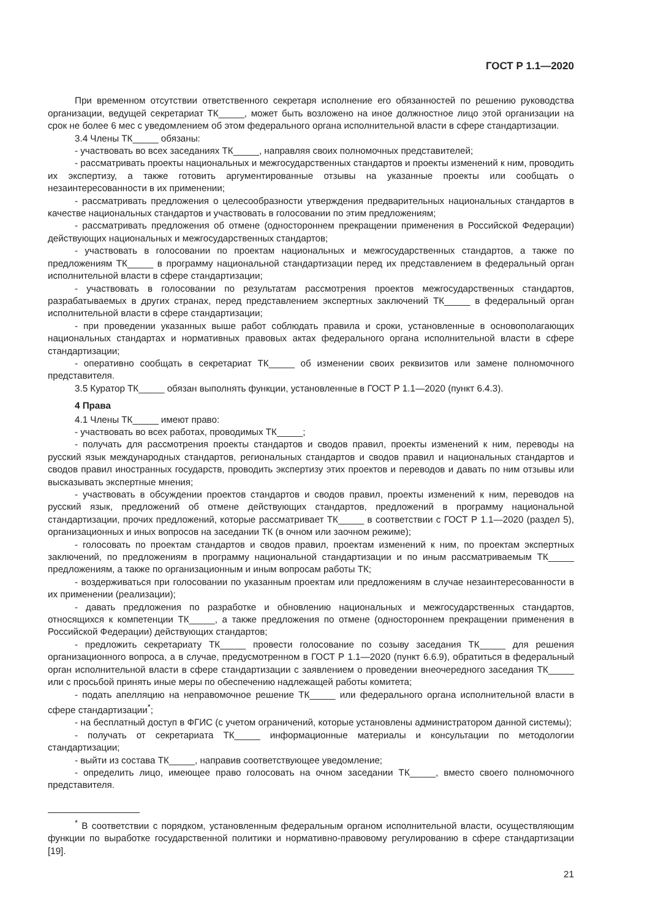ГОСТ Р 1.1—2020
При временном отсутствии ответственного секретаря исполнение его обязанностей по решению руководства организации, ведущей секретариат ТК_____, может быть возложено на иное должностное лицо этой организации на срок не более 6 мес с уведомлением об этом федерального органа исполнительной власти в сфере стандартизации.
3.4 Члены ТК_____ обязаны:
- участвовать во всех заседаниях ТК_____, направляя своих полномочных представителей;
- рассматривать проекты национальных и межгосударственных стандартов и проекты изменений к ним, проводить их экспертизу, а также готовить аргументированные отзывы на указанные проекты или сообщать о незаинтересованности в их применении;
- рассматривать предложения о целесообразности утверждения предварительных национальных стандартов в качестве национальных стандартов и участвовать в голосовании по этим предложениям;
- рассматривать предложения об отмене (одностороннем прекращении применения в Российской Федерации) действующих национальных и межгосударственных стандартов;
- участвовать в голосовании по проектам национальных и межгосударственных стандартов, а также по предложениям ТК_____ в программу национальной стандартизации перед их представлением в федеральный орган исполнительной власти в сфере стандартизации;
- участвовать в голосовании по результатам рассмотрения проектов межгосударственных стандартов, разрабатываемых в других странах, перед представлением экспертных заключений ТК_____ в федеральный орган исполнительной власти в сфере стандартизации;
- при проведении указанных выше работ соблюдать правила и сроки, установленные в основополагающих национальных стандартах и нормативных правовых актах федерального органа исполнительной власти в сфере стандартизации;
- оперативно сообщать в секретариат ТК_____ об изменении своих реквизитов или замене полномочного представителя.
3.5 Куратор ТК_____ обязан выполнять функции, установленные в ГОСТ Р 1.1—2020 (пункт 6.4.3).
4 Права
4.1 Члены ТК_____ имеют право:
- участвовать во всех работах, проводимых ТК_____;
- получать для рассмотрения проекты стандартов и сводов правил, проекты изменений к ним, переводы на русский язык международных стандартов, региональных стандартов и сводов правил и национальных стандартов и сводов правил иностранных государств, проводить экспертизу этих проектов и переводов и давать по ним отзывы или высказывать экспертные мнения;
- участвовать в обсуждении проектов стандартов и сводов правил, проекты изменений к ним, переводов на русский язык, предложений об отмене действующих стандартов, предложений в программу национальной стандартизации, прочих предложений, которые рассматривает ТК_____ в соответствии с ГОСТ Р 1.1—2020 (раздел 5), организационных и иных вопросов на заседании ТК (в очном или заочном режиме);
- голосовать по проектам стандартов и сводов правил, проектам изменений к ним, по проектам экспертных заключений, по предложениям в программу национальной стандартизации и по иным рассматриваемым ТК_____ предложениям, а также по организационным и иным вопросам работы ТК;
- воздерживаться при голосовании по указанным проектам или предложениям в случае незаинтересованности в их применении (реализации);
- давать предложения по разработке и обновлению национальных и межгосударственных стандартов, относящихся к компетенции ТК_____, а также предложения по отмене (одностороннем прекращении применения в Российской Федерации) действующих стандартов;
- предложить секретариату ТК_____ провести голосование по созыву заседания ТК_____ для решения организационного вопроса, а в случае, предусмотренном в ГОСТ Р 1.1—2020 (пункт 6.6.9), обратиться в федеральный орган исполнительной власти в сфере стандартизации с заявлением о проведении внеочередного заседания ТК_____ или с просьбой принять иные меры по обеспечению надлежащей работы комитета;
- подать апелляцию на неправомочное решение ТК_____ или федерального органа исполнительной власти в сфере стандартизации<sup>*</sup>;
- на бесплатный доступ в ФГИС (с учетом ограничений, которые установлены администратором данной системы);
- получать от секретариата ТК_____ информационные материалы и консультации по методологии стандартизации;
- выйти из состава ТК_____, направив соответствующее уведомление;
- определить лицо, имеющее право голосовать на очном заседании ТК_____, вместо своего полномочного представителя.
<sup>*</sup> В соответствии с порядком, установленным федеральным органом исполнительной власти, осуществляющим функции по выработке государственной политики и нормативно-правовому регулированию в сфере стандартизации [19].
21